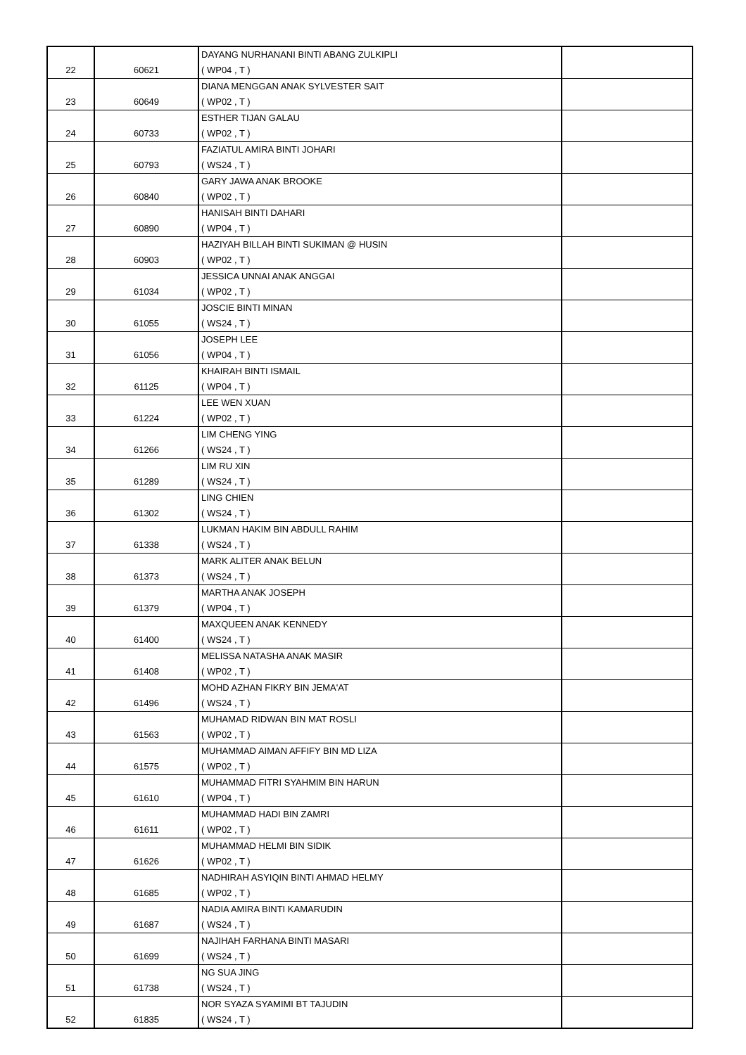| 22 | 60621 | DAYANG NURHANANI BINTI ABANG ZULKIPLI ( WP04 , T ) | |
| 23 | 60649 | DIANA MENGGAN ANAK SYLVESTER SAIT ( WP02 , T ) | |
| 24 | 60733 | ESTHER TIJAN GALAU ( WP02 , T ) | |
| 25 | 60793 | FAZIATUL AMIRA BINTI JOHARI ( WS24 , T ) | |
| 26 | 60840 | GARY JAWA ANAK BROOKE ( WP02 , T ) | |
| 27 | 60890 | HANISAH BINTI DAHARI ( WP04 , T ) | |
| 28 | 60903 | HAZIYAH BILLAH BINTI SUKIMAN @ HUSIN ( WP02 , T ) | |
| 29 | 61034 | JESSICA UNNAI ANAK ANGGAI ( WP02 , T ) | |
| 30 | 61055 | JOSCIE BINTI MINAN ( WS24 , T ) | |
| 31 | 61056 | JOSEPH LEE ( WP04 , T ) | |
| 32 | 61125 | KHAIRAH BINTI ISMAIL ( WP04 , T ) | |
| 33 | 61224 | LEE WEN XUAN ( WP02 , T ) | |
| 34 | 61266 | LIM CHENG YING ( WS24 , T ) | |
| 35 | 61289 | LIM RU XIN ( WS24 , T ) | |
| 36 | 61302 | LING CHIEN ( WS24 , T ) | |
| 37 | 61338 | LUKMAN HAKIM BIN ABDULL RAHIM ( WS24 , T ) | |
| 38 | 61373 | MARK ALITER ANAK BELUN ( WS24 , T ) | |
| 39 | 61379 | MARTHA ANAK JOSEPH ( WP04 , T ) | |
| 40 | 61400 | MAXQUEEN ANAK KENNEDY ( WS24 , T ) | |
| 41 | 61408 | MELISSA NATASHA ANAK MASIR ( WP02 , T ) | |
| 42 | 61496 | MOHD AZHAN FIKRY BIN JEMA'AT ( WS24 , T ) | |
| 43 | 61563 | MUHAMAD RIDWAN BIN MAT ROSLI ( WP02 , T ) | |
| 44 | 61575 | MUHAMMAD AIMAN AFFIFY BIN MD LIZA ( WP02 , T ) | |
| 45 | 61610 | MUHAMMAD FITRI SYAHMIM BIN HARUN ( WP04 , T ) | |
| 46 | 61611 | MUHAMMAD HADI BIN ZAMRI ( WP02 , T ) | |
| 47 | 61626 | MUHAMMAD HELMI BIN SIDIK ( WP02 , T ) | |
| 48 | 61685 | NADHIRAH ASYIQIN BINTI AHMAD HELMY ( WP02 , T ) | |
| 49 | 61687 | NADIA AMIRA BINTI KAMARUDIN ( WS24 , T ) | |
| 50 | 61699 | NAJIHAH FARHANA BINTI MASARI ( WS24 , T ) | |
| 51 | 61738 | NG SUA JING ( WS24 , T ) | |
| 52 | 61835 | NOR SYAZA SYAMIMI BT TAJUDIN ( WS24 , T ) | |